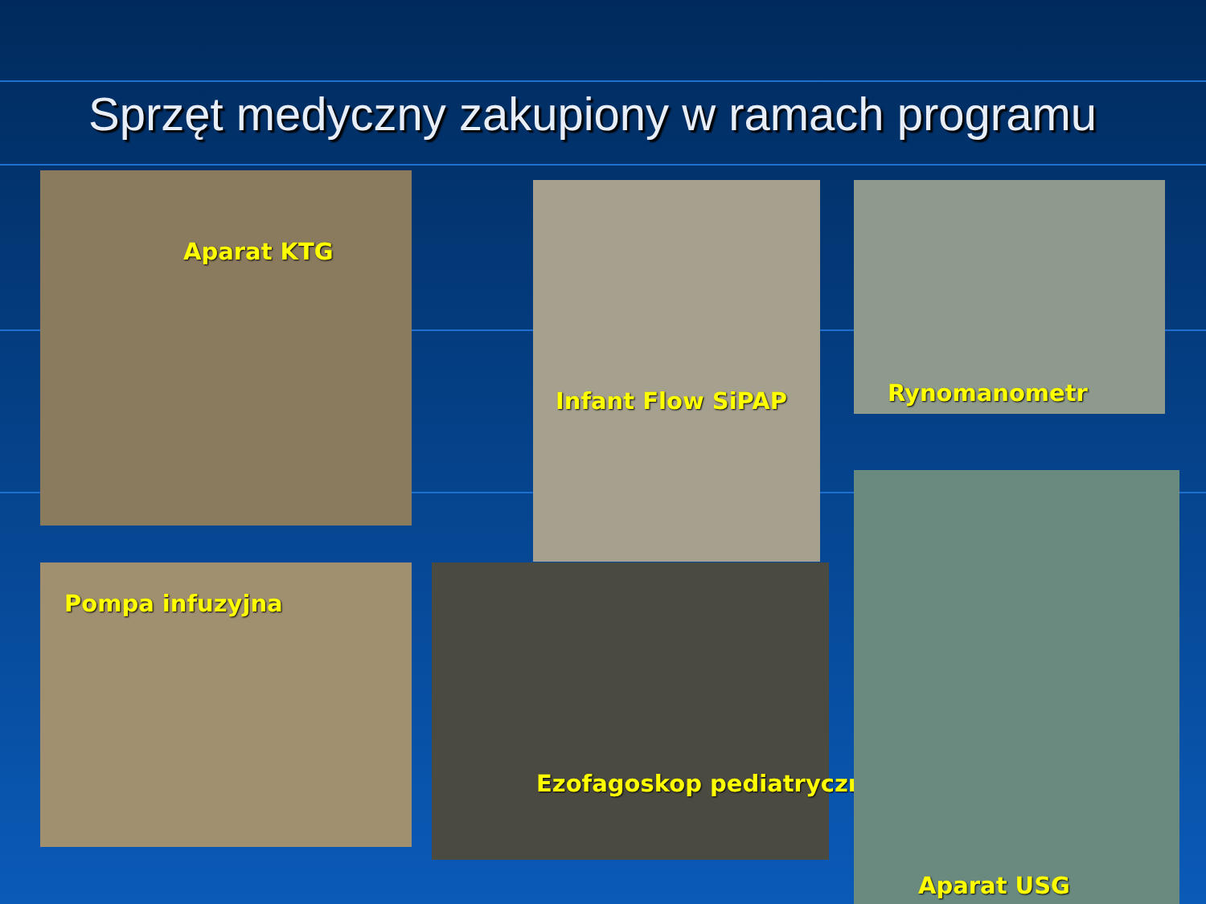Sprzęt medyczny zakupiony w ramach programu
Aparat KTG
Infant Flow SiPAP Rynomanometr
Pompa infuzyjna Ezofagoskop pediatryczny
Aparat USG